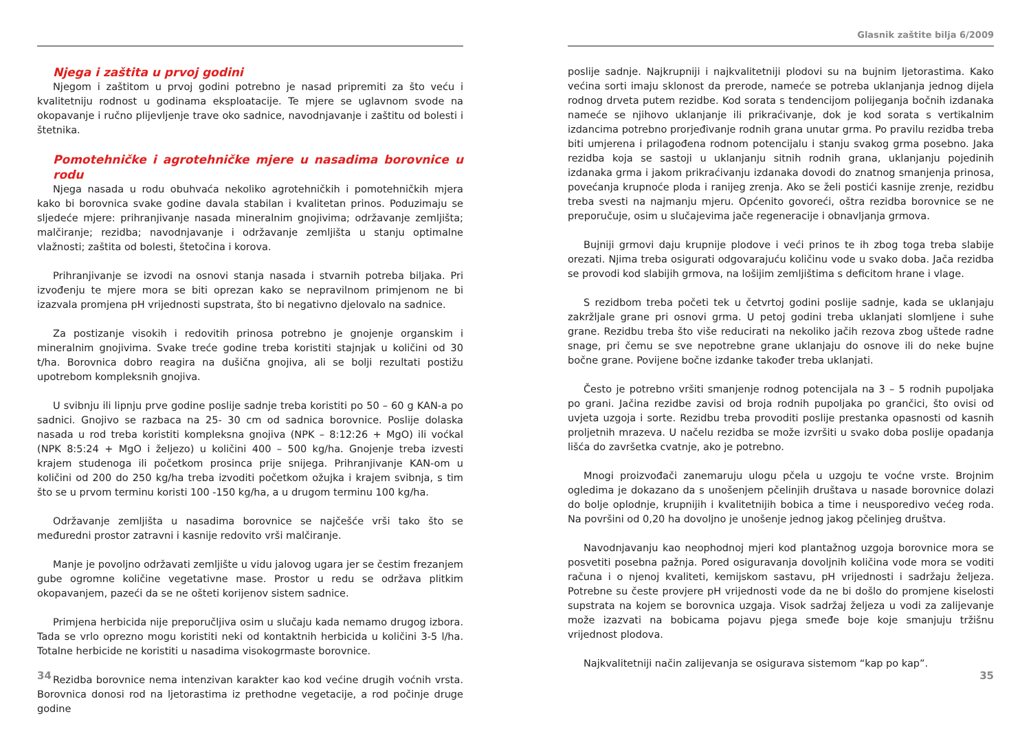Njega i zaštita u prvoj godini
Njegom i zaštitom u prvoj godini potrebno je nasad pripremiti za što veću i kvalitetniju rodnost u godinama eksploatacije. Te mjere se uglavnom svode na okopavanje i ručno plijevljenje trave oko sadnice, navodnjavanje i zaštitu od bolesti i štetnika.
Pomotehničke i agrotehničke mjere u nasadima borovnice u rodu
Njega nasada u rodu obuhvaća nekoliko agrotehničkih i pomotehničkih mjera kako bi borovnica svake godine davala stabilan i kvalitetan prinos. Poduzimaju se sljedeće mjere: prihranjivanje nasada mineralnim gnojivima; održavanje zemljišta; malčiranje; rezidba; navodnjavanje i održavanje zemljišta u stanju optimalne vlažnosti; zaštita od bolesti, štetočina i korova.
Prihranjivanje se izvodi na osnovi stanja nasada i stvarnih potreba biljaka. Pri izvođenju te mjere mora se biti oprezan kako se nepravilnom primjenom ne bi izazvala promjena pH vrijednosti supstrata, što bi negativno djelovalo na sadnice.
Za postizanje visokih i redovitih prinosa potrebno je gnojenje organskim i mineralnim gnojivima. Svake treće godine treba koristiti stajnjak u količini od 30 t/ha. Borovnica dobro reagira na dušična gnojiva, ali se bolji rezultati postižu upotrebom kompleksnih gnojiva.
U svibnju ili lipnju prve godine poslije sadnje treba koristiti po 50 – 60 g KAN-a po sadnici. Gnojivo se razbaca na 25- 30 cm od sadnica borovnice. Poslije dolaska nasada u rod treba koristiti kompleksna gnojiva (NPK – 8:12:26 + MgO) ili voćkal (NPK 8:5:24 + MgO i željezo) u količini 400 – 500 kg/ha. Gnojenje treba izvesti krajem studenoga ili početkom prosinca prije snijega. Prihranjivanje KAN-om u količini od 200 do 250 kg/ha treba izvoditi početkom ožujka i krajem svibnja, s tim što se u prvom terminu koristi 100 -150 kg/ha, a u drugom terminu 100 kg/ha.
Održavanje zemljišta u nasadima borovnice se najčešće vrši tako što se međuredni prostor zatravni i kasnije redovito vrši malčiranje.
Manje je povoljno održavati zemljište u vidu jalovog ugara jer se čestim frezanjem gube ogromne količine vegetativne mase. Prostor u redu se održava plitkim okopavanjem, pazeći da se ne ošteti korijenov sistem sadnice.
Primjena herbicida nije preporučljiva osim u slučaju kada nemamo drugog izbora. Tada se vrlo oprezno mogu koristiti neki od kontaktnih herbicida u količini 3-5 l/ha. Totalne herbicide ne koristiti u nasadima visokogrmaste borovnice.
Rezidba borovnice nema intenzivan karakter kao kod većine drugih voćnih vrsta. Borovnica donosi rod na ljetorastima iz prethodne vegetacije, a rod počinje druge godine
34
Glasnik zaštite bilja 6/2009
poslije sadnje. Najkrupniji i najkvalitetniji plodovi su na bujnim ljetorastima. Kako većina sorti imaju sklonost da prerode, nameće se potreba uklanjanja jednog dijela rodnog drveta putem rezidbe. Kod sorata s tendencijom polijeganja bočnih izdanaka nameće se njihovo uklanjanje ili prikraćivanje, dok je kod sorata s vertikalnim izdancima potrebno prorjeđivanje rodnih grana unutar grma. Po pravilu rezidba treba biti umjerena i prilagođena rodnom potencijalu i stanju svakog grma posebno. Jaka rezidba koja se sastoji u uklanjanju sitnih rodnih grana, uklanjanju pojedinih izdanaka grma i jakom prikraćivanju izdanaka dovodi do znatnog smanjenja prinosa, povećanja krupnoće ploda i ranijeg zrenja. Ako se želi postići kasnije zrenje, rezidbu treba svesti na najmanju mjeru. Općenito govoreći, oštra rezidba borovnice se ne preporučuje, osim u slučajevima jače regeneracije i obnavljanja grmova.
Bujniji grmovi daju krupnije plodove i veći prinos te ih zbog toga treba slabije orezati. Njima treba osigurati odgovarajuću količinu vode u svako doba. Jača rezidba se provodi kod slabijih grmova, na lošijim zemljištima s deficitom hrane i vlage.
S rezidbom treba početi tek u četvrtoj godini poslije sadnje, kada se uklanjaju zakržljale grane pri osnovi grma. U petoj godini treba uklanjati slomljene i suhe grane. Rezidbu treba što više reducirati na nekoliko jačih rezova zbog uštede radne snage, pri čemu se sve nepotrebne grane uklanjaju do osnove ili do neke bujne bočne grane. Povijene bočne izdanke također treba uklanjati.
Često je potrebno vršiti smanjenje rodnog potencijala na 3 – 5 rodnih pupoljaka po grani. Jačina rezidbe zavisi od broja rodnih pupoljaka po grančici, što ovisi od uvjeta uzgoja i sorte. Rezidbu treba provoditi poslije prestanka opasnosti od kasnih proljetnih mrazeva. U načelu rezidba se može izvršiti u svako doba poslije opadanja lišća do završetka cvatnje, ako je potrebno.
Mnogi proizvođači zanemaruju ulogu pčela u uzgoju te voćne vrste. Brojnim ogledima je dokazano da s unošenjem pčelinjih društava u nasade borovnice dolazi do bolje oplodnje, krupnijih i kvalitetnijih bobica a time i neusporedivo većeg roda. Na površini od 0,20 ha dovoljno je unošenje jednog jakog pčelinjeg društva.
Navodnjavanju kao neophodnoj mjeri kod plantažnog uzgoja borovnice mora se posvetiti posebna pažnja. Pored osiguravanja dovoljnih količina vode mora se voditi računa i o njenoj kvaliteti, kemijskom sastavu, pH vrijednosti i sadržaju željeza. Potrebne su česte provjere pH vrijednosti vode da ne bi došlo do promjene kiselosti supstrata na kojem se borovnica uzgaja. Visok sadržaj željeza u vodi za zalijevanje može izazvati na bobicama pojavu pjega smeđe boje koje smanjuju tržišnu vrijednost plodova.
Najkvalitetniji način zalijevanja se osigurava sistemom “kap po kap”.
35